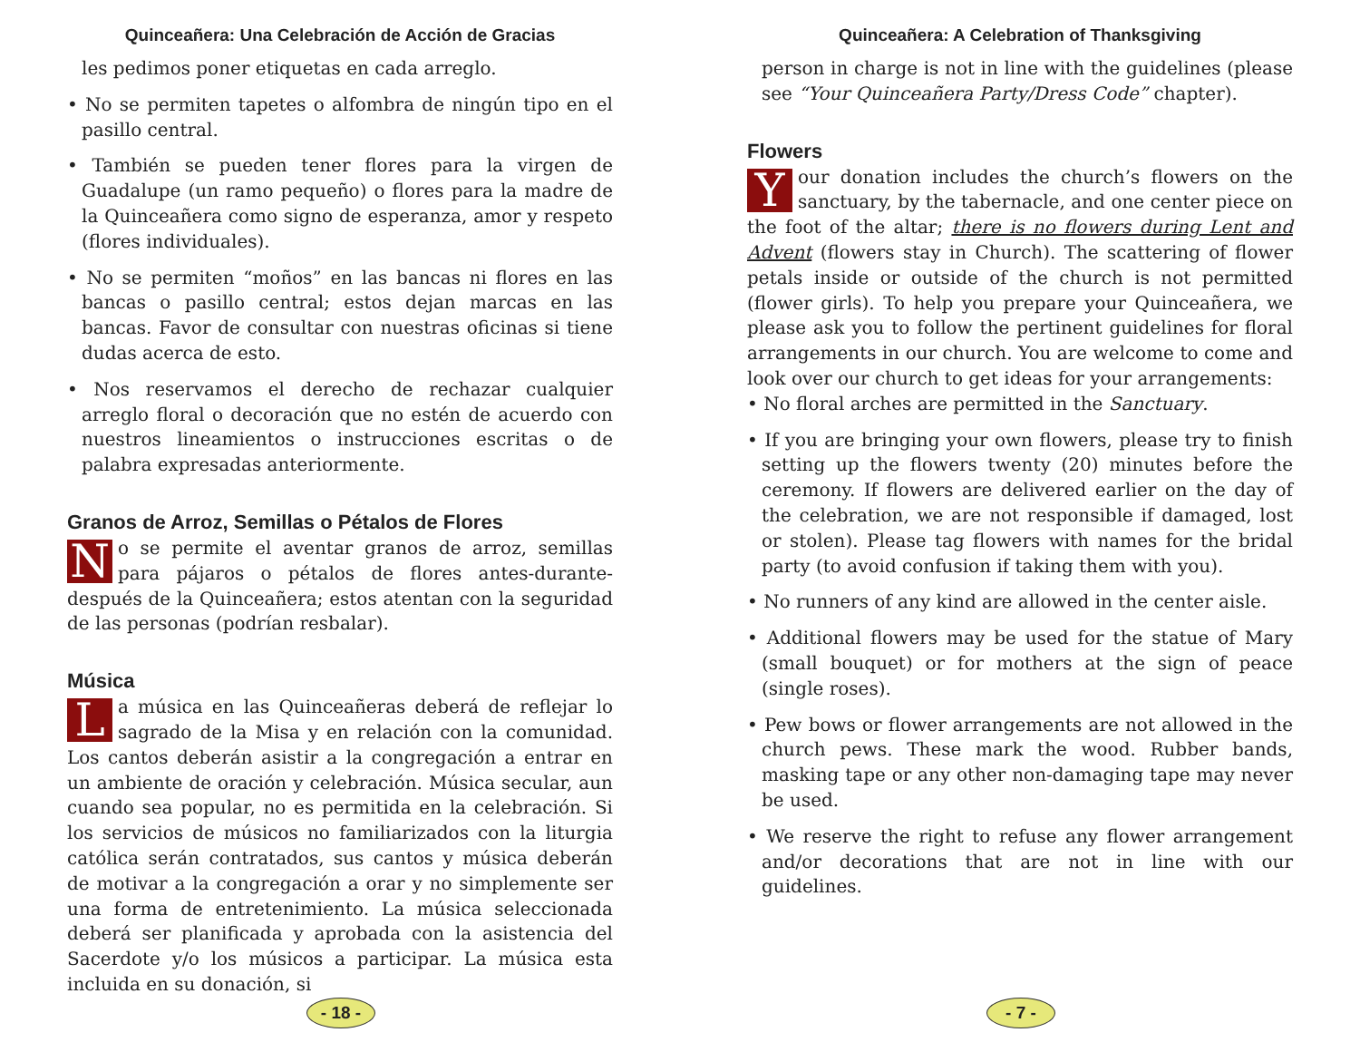Quinceañera: Una Celebración de Acción de Gracias
les pedimos poner etiquetas en cada arreglo.
• No se permiten tapetes o alfombra de ningún tipo en el pasillo central.
• También se pueden tener flores para la virgen de Guadalupe (un ramo pequeño) o flores para la madre de la Quinceañera como signo de esperanza, amor y respeto (flores individuales).
• No se permiten “moños” en las bancas ni flores en las bancas o pasillo central; estos dejan marcas en las bancas. Favor de consultar con nuestras oficinas si tiene dudas acerca de esto.
• Nos reservamos el derecho de rechazar cualquier arreglo floral o decoración que no estén de acuerdo con nuestros lineamientos o instrucciones escritas o de palabra expresadas anteriormente.
Granos de Arroz, Semillas o Pétalos de Flores
No se permite el aventar granos de arroz, semillas para pájaros o pétalos de flores antes-durante-después de la Quinceañera; estos atentan con la seguridad de las personas (podrían resbalar).
Música
La música en las Quinceañeras deberá de reflejar lo sagrado de la Misa y en relación con la comunidad. Los cantos deberán asistir a la congregación a entrar en un ambiente de oración y celebración. Música secular, aun cuando sea popular, no es permitida en la celebración. Si los servicios de músicos no familiarizados con la liturgia católica serán contratados, sus cantos y música deberán de motivar a la congregación a orar y no simplemente ser una forma de entretenimiento. La música seleccionada deberá ser planificada y aprobada con la asistencia del Sacerdote y/o los músicos a participar. La música esta incluida en su donación, si
- 18 -
Quinceañera: A Celebration of Thanksgiving
person in charge is not in line with the guidelines (please see “Your Quinceañera Party/Dress Code” chapter).
Flowers
Your donation includes the church’s flowers on the sanctuary, by the tabernacle, and one center piece on the foot of the altar; there is no flowers during Lent and Advent (flowers stay in Church). The scattering of flower petals inside or outside of the church is not permitted (flower girls). To help you prepare your Quinceañera, we please ask you to follow the pertinent guidelines for floral arrangements in our church. You are welcome to come and look over our church to get ideas for your arrangements:
• No floral arches are permitted in the Sanctuary.
• If you are bringing your own flowers, please try to finish setting up the flowers twenty (20) minutes before the ceremony. If flowers are delivered earlier on the day of the celebration, we are not responsible if damaged, lost or stolen). Please tag flowers with names for the bridal party (to avoid confusion if taking them with you).
• No runners of any kind are allowed in the center aisle.
• Additional flowers may be used for the statue of Mary (small bouquet) or for mothers at the sign of peace (single roses).
• Pew bows or flower arrangements are not allowed in the church pews. These mark the wood. Rubber bands, masking tape or any other non-damaging tape may never be used.
• We reserve the right to refuse any flower arrangement and/or decorations that are not in line with our guidelines.
- 7 -